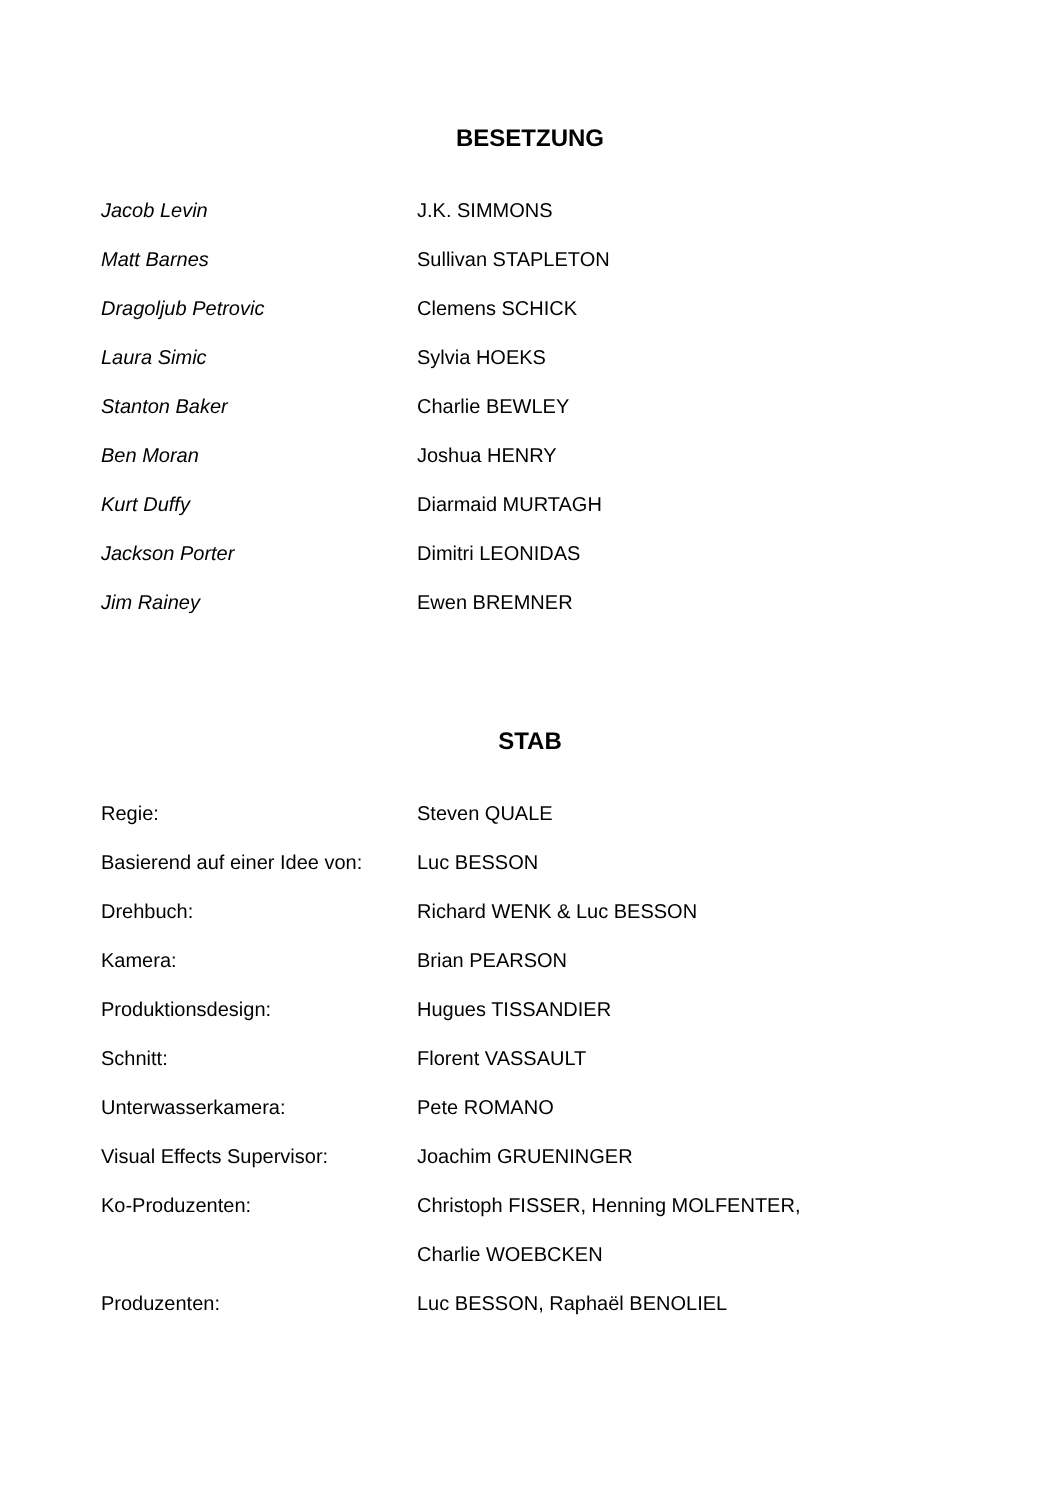BESETZUNG
| Jacob Levin | J.K. SIMMONS |
| Matt Barnes | Sullivan STAPLETON |
| Dragoljub Petrovic | Clemens SCHICK |
| Laura Simic | Sylvia HOEKS |
| Stanton Baker | Charlie BEWLEY |
| Ben Moran | Joshua HENRY |
| Kurt Duffy | Diarmaid MURTAGH |
| Jackson Porter | Dimitri LEONIDAS |
| Jim Rainey | Ewen BREMNER |
STAB
| Regie: | Steven QUALE |
| Basierend auf einer Idee von: | Luc BESSON |
| Drehbuch: | Richard WENK & Luc BESSON |
| Kamera: | Brian PEARSON |
| Produktionsdesign: | Hugues TISSANDIER |
| Schnitt: | Florent VASSAULT |
| Unterwasserkamera: | Pete ROMANO |
| Visual Effects Supervisor: | Joachim GRUENINGER |
| Ko-Produzenten: | Christoph FISSER, Henning MOLFENTER, |
| | Charlie WOEBCKEN |
| Produzenten: | Luc BESSON, Raphaël BENOLIEL |